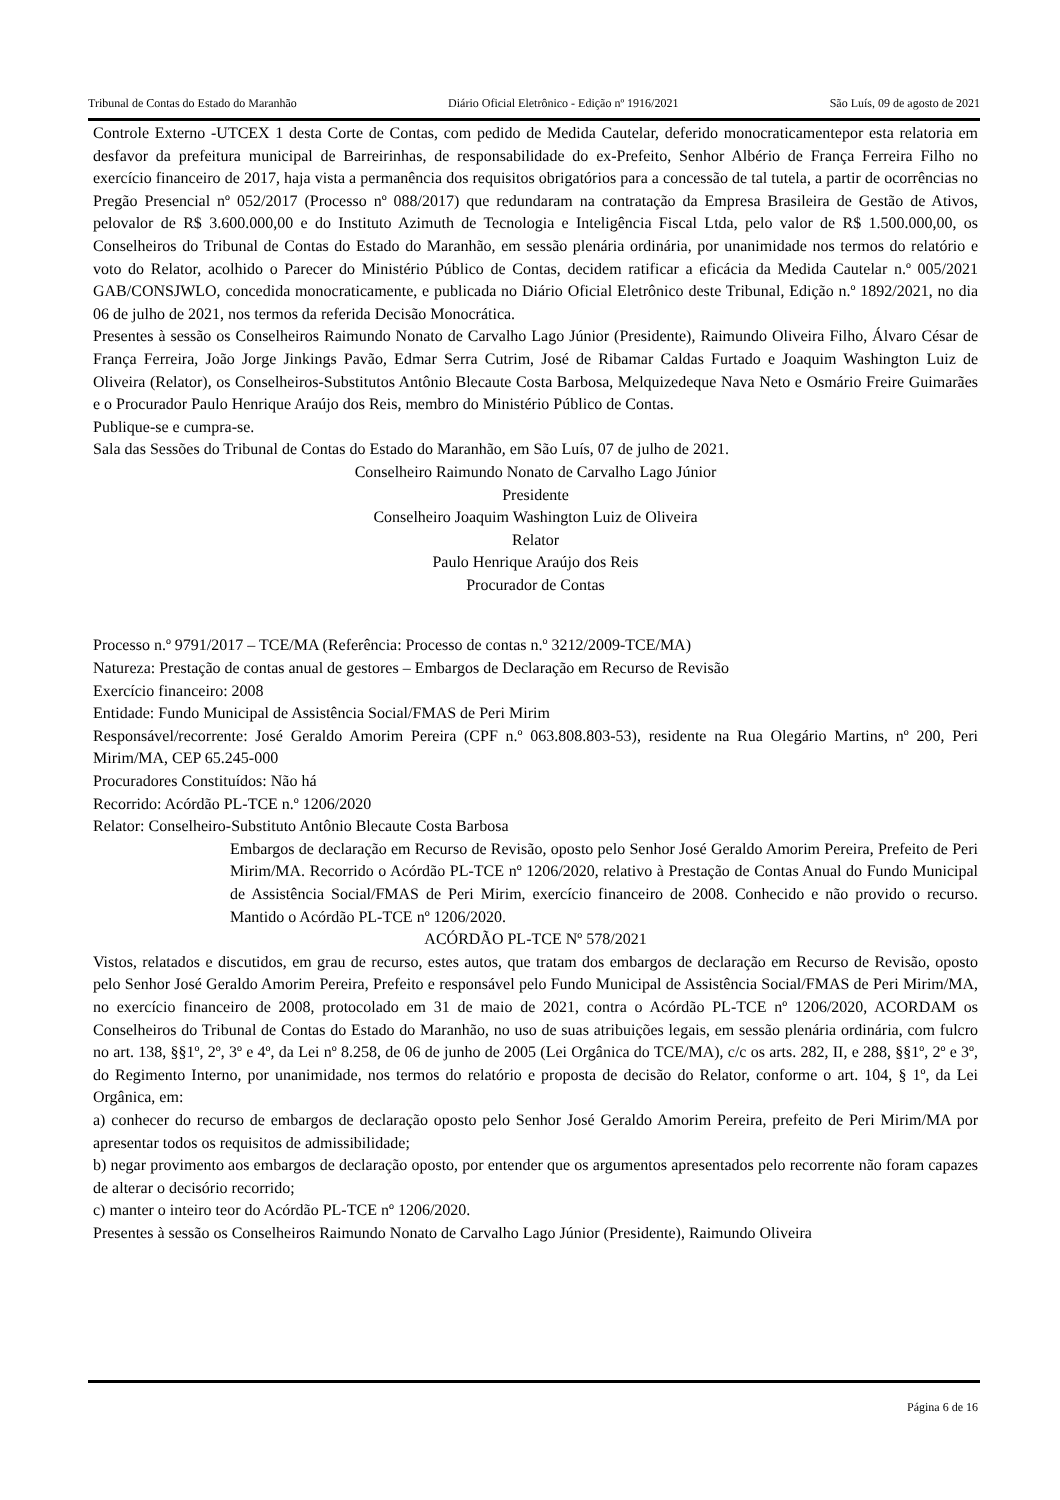Tribunal de Contas do Estado do Maranhão Diário Oficial Eletrônico - Edição nº 1916/2021 São Luís, 09 de agosto de 2021
Controle Externo -UTCEX 1 desta Corte de Contas, com pedido de Medida Cautelar, deferido monocraticamentepor esta relatoria em desfavor da prefeitura municipal de Barreirinhas, de responsabilidade do ex-Prefeito, Senhor Albério de França Ferreira Filho no exercício financeiro de 2017, haja vista a permanência dos requisitos obrigatórios para a concessão de tal tutela, a partir de ocorrências no Pregão Presencial nº 052/2017 (Processo nº 088/2017) que redundaram na contratação da Empresa Brasileira de Gestão de Ativos, pelovalor de R$ 3.600.000,00 e do Instituto Azimuth de Tecnologia e Inteligência Fiscal Ltda, pelo valor de R$ 1.500.000,00, os Conselheiros do Tribunal de Contas do Estado do Maranhão, em sessão plenária ordinária, por unanimidade nos termos do relatório e voto do Relator, acolhido o Parecer do Ministério Público de Contas, decidem ratificar a eficácia da Medida Cautelar n.º 005/2021 GAB/CONSJWLO, concedida monocraticamente, e publicada no Diário Oficial Eletrônico deste Tribunal, Edição n.º 1892/2021, no dia 06 de julho de 2021, nos termos da referida Decisão Monocrática.
Presentes à sessão os Conselheiros Raimundo Nonato de Carvalho Lago Júnior (Presidente), Raimundo Oliveira Filho, Álvaro César de França Ferreira, João Jorge Jinkings Pavão, Edmar Serra Cutrim, José de Ribamar Caldas Furtado e Joaquim Washington Luiz de Oliveira (Relator), os Conselheiros-Substitutos Antônio Blecaute Costa Barbosa, Melquizedeque Nava Neto e Osmário Freire Guimarães e o Procurador Paulo Henrique Araújo dos Reis, membro do Ministério Público de Contas.
Publique-se e cumpra-se.
Sala das Sessões do Tribunal de Contas do Estado do Maranhão, em São Luís, 07 de julho de 2021.
Conselheiro Raimundo Nonato de Carvalho Lago Júnior
Presidente
Conselheiro Joaquim Washington Luiz de Oliveira
Relator
Paulo Henrique Araújo dos Reis
Procurador de Contas
Processo n.º 9791/2017 – TCE/MA (Referência: Processo de contas n.º 3212/2009-TCE/MA)
Natureza: Prestação de contas anual de gestores – Embargos de Declaração em Recurso de Revisão
Exercício financeiro: 2008
Entidade: Fundo Municipal de Assistência Social/FMAS de Peri Mirim
Responsável/recorrente: José Geraldo Amorim Pereira (CPF n.º 063.808.803-53), residente na Rua Olegário Martins, nº 200, Peri Mirim/MA, CEP 65.245-000
Procuradores Constituídos: Não há
Recorrido: Acórdão PL-TCE n.º 1206/2020
Relator: Conselheiro-Substituto Antônio Blecaute Costa Barbosa
Embargos de declaração em Recurso de Revisão, oposto pelo Senhor José Geraldo Amorim Pereira, Prefeito de Peri Mirim/MA. Recorrido o Acórdão PL-TCE nº 1206/2020, relativo à Prestação de Contas Anual do Fundo Municipal de Assistência Social/FMAS de Peri Mirim, exercício financeiro de 2008. Conhecido e não provido o recurso. Mantido o Acórdão PL-TCE nº 1206/2020.
ACÓRDÃO PL-TCE Nº 578/2021
Vistos, relatados e discutidos, em grau de recurso, estes autos, que tratam dos embargos de declaração em Recurso de Revisão, oposto pelo Senhor José Geraldo Amorim Pereira, Prefeito e responsável pelo Fundo Municipal de Assistência Social/FMAS de Peri Mirim/MA, no exercício financeiro de 2008, protocolado em 31 de maio de 2021, contra o Acórdão PL-TCE nº 1206/2020, ACORDAM os Conselheiros do Tribunal de Contas do Estado do Maranhão, no uso de suas atribuições legais, em sessão plenária ordinária, com fulcro no art. 138, §§1º, 2º, 3º e 4º, da Lei nº 8.258, de 06 de junho de 2005 (Lei Orgânica do TCE/MA), c/c os arts. 282, II, e 288, §§1º, 2º e 3º, do Regimento Interno, por unanimidade, nos termos do relatório e proposta de decisão do Relator, conforme o art. 104, § 1º, da Lei Orgânica, em:
a) conhecer do recurso de embargos de declaração oposto pelo Senhor José Geraldo Amorim Pereira, prefeito de Peri Mirim/MA por apresentar todos os requisitos de admissibilidade;
b) negar provimento aos embargos de declaração oposto, por entender que os argumentos apresentados pelo recorrente não foram capazes de alterar o decisório recorrido;
c) manter o inteiro teor do Acórdão PL-TCE nº 1206/2020.
Presentes à sessão os Conselheiros Raimundo Nonato de Carvalho Lago Júnior (Presidente), Raimundo Oliveira
Página 6 de 16